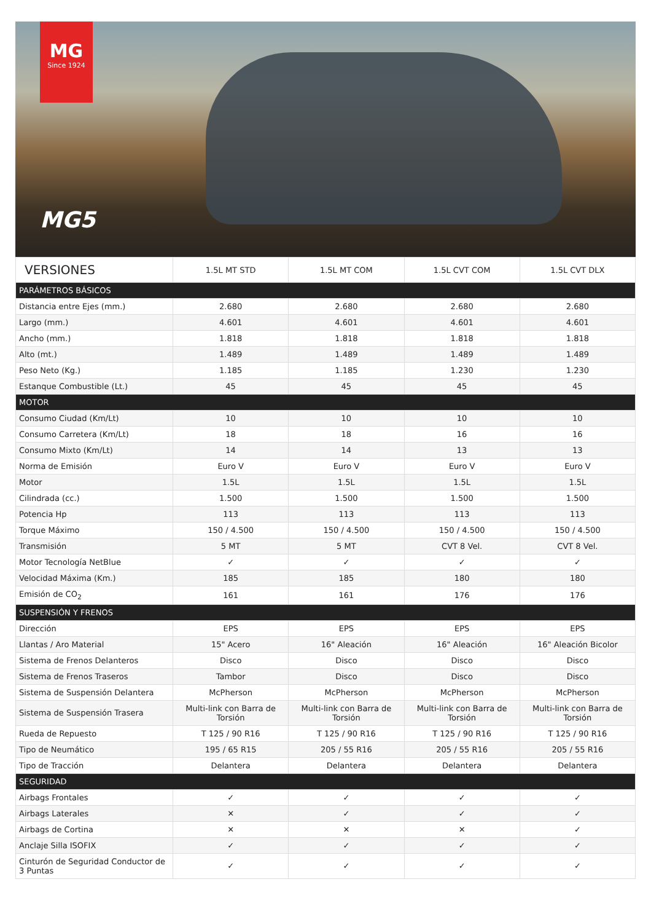MG
Since 1924
MG5
| VERSIONES | 1.5L MT STD | 1.5L MT COM | 1.5L CVT COM | 1.5L CVT DLX |
| --- | --- | --- | --- | --- |
| PARÁMETROS BÁSICOS | | | | |
| Distancia entre Ejes (mm.) | 2.680 | 2.680 | 2.680 | 2.680 |
| Largo (mm.) | 4.601 | 4.601 | 4.601 | 4.601 |
| Ancho (mm.) | 1.818 | 1.818 | 1.818 | 1.818 |
| Alto (mt.) | 1.489 | 1.489 | 1.489 | 1.489 |
| Peso Neto (Kg.) | 1.185 | 1.185 | 1.230 | 1.230 |
| Estanque Combustible (Lt.) | 45 | 45 | 45 | 45 |
| MOTOR | | | | |
| Consumo Ciudad (Km/Lt) | 10 | 10 | 10 | 10 |
| Consumo Carretera (Km/Lt) | 18 | 18 | 16 | 16 |
| Consumo Mixto (Km/Lt) | 14 | 14 | 13 | 13 |
| Norma de Emisión | Euro V | Euro V | Euro V | Euro V |
| Motor | 1.5L | 1.5L | 1.5L | 1.5L |
| Cilindrada (cc.) | 1.500 | 1.500 | 1.500 | 1.500 |
| Potencia Hp | 113 | 113 | 113 | 113 |
| Torque Máximo | 150 / 4.500 | 150 / 4.500 | 150 / 4.500 | 150 / 4.500 |
| Transmisión | 5 MT | 5 MT | CVT 8 Vel. | CVT 8 Vel. |
| Motor Tecnología NetBlue | ✓ | ✓ | ✓ | ✓ |
| Velocidad Máxima (Km.) | 185 | 185 | 180 | 180 |
| Emisión de CO<sub>2</sub> | 161 | 161 | 176 | 176 |
| SUSPENSIÓN Y FRENOS | | | | |
| Dirección | EPS | EPS | EPS | EPS |
| Llantas / Aro Material | 15" Acero | 16" Aleación | 16" Aleación | 16" Aleación Bicolor |
| Sistema de Frenos Delanteros | Disco | Disco | Disco | Disco |
| Sistema de Frenos Traseros | Tambor | Disco | Disco | Disco |
| Sistema de Suspensión Delantera | McPherson | McPherson | McPherson | McPherson |
| Sistema de Suspensión Trasera | Multi-link con Barra de Torsión | Multi-link con Barra de Torsión | Multi-link con Barra de Torsión | Multi-link con Barra de Torsión |
| Rueda de Repuesto | T 125 / 90 R16 | T 125 / 90 R16 | T 125 / 90 R16 | T 125 / 90 R16 |
| Tipo de Neumático | 195 / 65 R15 | 205 / 55 R16 | 205 / 55 R16 | 205 / 55 R16 |
| Tipo de Tracción | Delantera | Delantera | Delantera | Delantera |
| SEGURIDAD | | | | |
| Airbags Frontales | ✓ | ✓ | ✓ | ✓ |
| Airbags Laterales | ✕ | ✓ | ✓ | ✓ |
| Airbags de Cortina | ✕ | ✕ | ✕ | ✓ |
| Anclaje Silla ISOFIX | ✓ | ✓ | ✓ | ✓ |
| Cinturón de Seguridad Conductor de 3 Puntas | ✓ | ✓ | ✓ | ✓ |